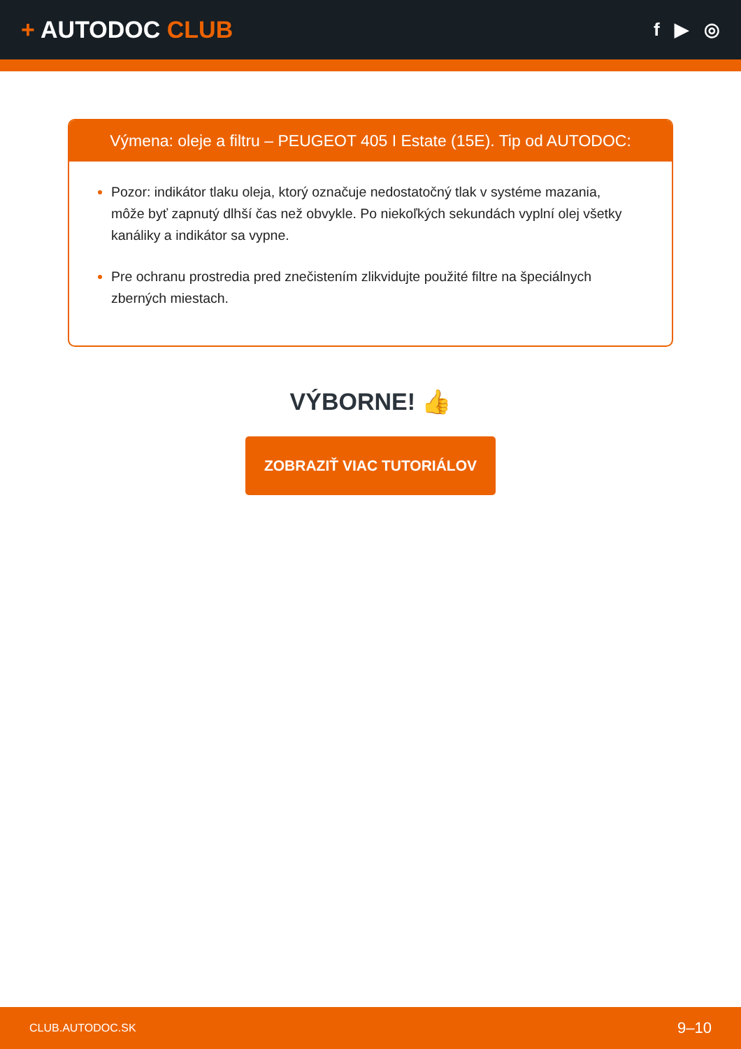+ AUTODOC CLUB
f ▶ ◎
Výmena: oleje a filtru – PEUGEOT 405 I Estate (15E). Tip od AUTODOC:
Pozor: indikátor tlaku oleja, ktorý označuje nedostatočný tlak v systéme mazania, môže byť zapnutý dlhší čas než obvykle. Po niekoľkých sekundách vyplní olej všetky kanáliky a indikátor sa vypne.
Pre ochranu prostredia pred znečistením zlikvidujte použité filtre na špeciálnych zberných miestach.
VÝBORNE! 👍
ZOBRAZIŤ VIAC TUTORIÁLOV
CLUB.AUTODOC.SK 9–10